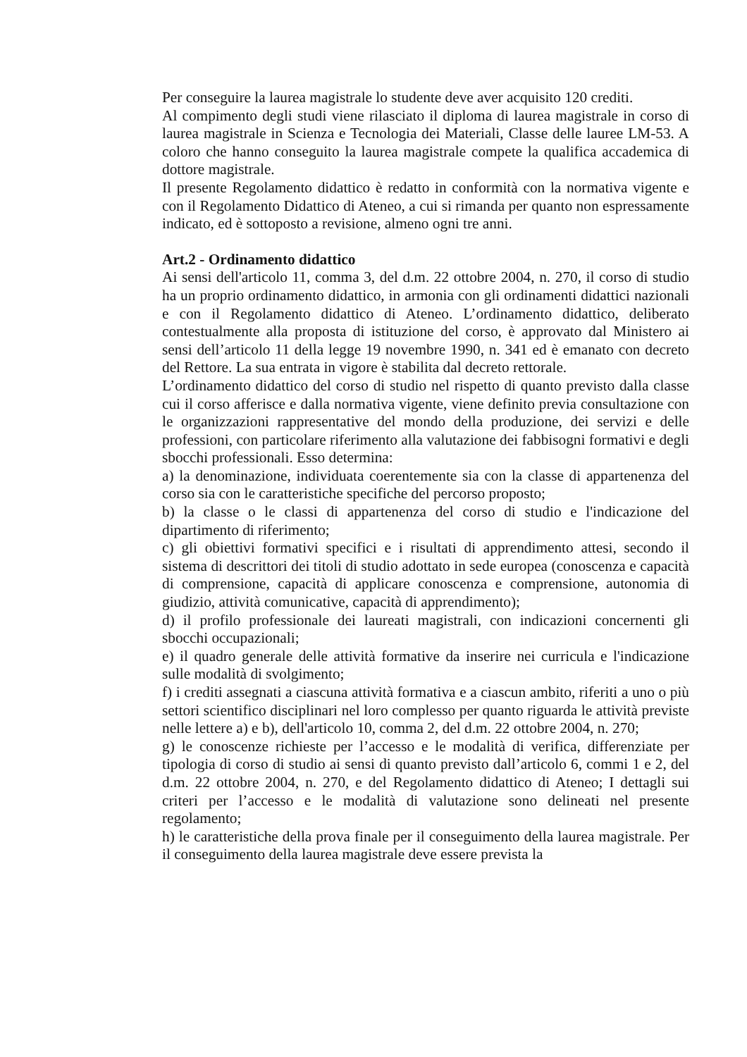Per conseguire la laurea magistrale lo studente deve aver acquisito 120 crediti.
Al compimento degli studi viene rilasciato il diploma di laurea magistrale in corso di laurea magistrale in Scienza e Tecnologia dei Materiali, Classe delle lauree LM-53. A coloro che hanno conseguito la laurea magistrale compete la qualifica accademica di dottore magistrale.
Il presente Regolamento didattico è redatto in conformità con la normativa vigente e con il Regolamento Didattico di Ateneo, a cui si rimanda per quanto non espressamente indicato, ed è sottoposto a revisione, almeno ogni tre anni.
Art.2 - Ordinamento didattico
Ai sensi dell'articolo 11, comma 3, del d.m. 22 ottobre 2004, n. 270, il corso di studio ha un proprio ordinamento didattico, in armonia con gli ordinamenti didattici nazionali e con il Regolamento didattico di Ateneo. L’ordinamento didattico, deliberato contestualmente alla proposta di istituzione del corso, è approvato dal Ministero ai sensi dell’articolo 11 della legge 19 novembre 1990, n. 341 ed è emanato con decreto del Rettore. La sua entrata in vigore è stabilita dal decreto rettorale.
L’ordinamento didattico del corso di studio nel rispetto di quanto previsto dalla classe cui il corso afferisce e dalla normativa vigente, viene definito previa consultazione con le organizzazioni rappresentative del mondo della produzione, dei servizi e delle professioni, con particolare riferimento alla valutazione dei fabbisogni formativi e degli sbocchi professionali. Esso determina:
a) la denominazione, individuata coerentemente sia con la classe di appartenenza del corso sia con le caratteristiche specifiche del percorso proposto;
b) la classe o le classi di appartenenza del corso di studio e l'indicazione del dipartimento di riferimento;
c) gli obiettivi formativi specifici e i risultati di apprendimento attesi, secondo il sistema di descrittori dei titoli di studio adottato in sede europea (conoscenza e capacità di comprensione, capacità di applicare conoscenza e comprensione, autonomia di giudizio, attività comunicative, capacità di apprendimento);
d) il profilo professionale dei laureati magistrali, con indicazioni concernenti gli sbocchi occupazionali;
e) il quadro generale delle attività formative da inserire nei curricula e l'indicazione sulle modalità di svolgimento;
f) i crediti assegnati a ciascuna attività formativa e a ciascun ambito, riferiti a uno o più settori scientifico disciplinari nel loro complesso per quanto riguarda le attività previste nelle lettere a) e b), dell'articolo 10, comma 2, del d.m. 22 ottobre 2004, n. 270;
g) le conoscenze richieste per l’accesso e le modalità di verifica, differenziate per tipologia di corso di studio ai sensi di quanto previsto dall’articolo 6, commi 1 e 2, del d.m. 22 ottobre 2004, n. 270, e del Regolamento didattico di Ateneo; I dettagli sui criteri per l’accesso e le modalità di valutazione sono delineati nel presente regolamento;
h) le caratteristiche della prova finale per il conseguimento della laurea magistrale. Per il conseguimento della laurea magistrale deve essere prevista la